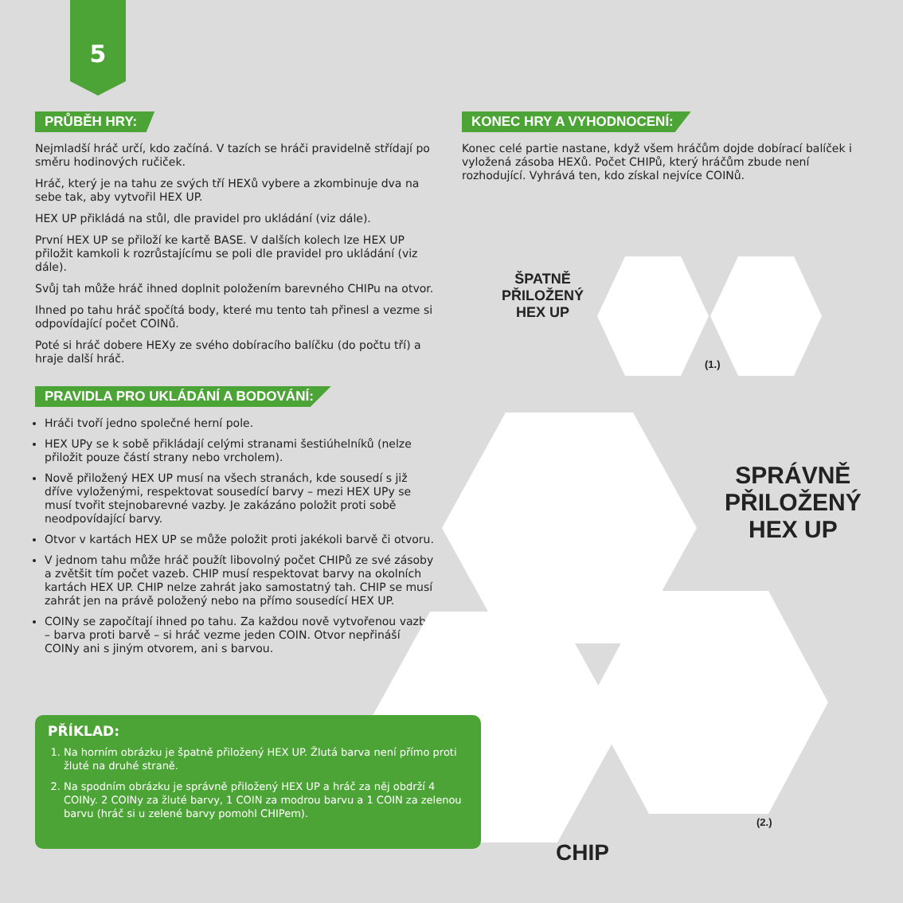5
PRŮBĚH HRY:
Nejmladší hráč určí, kdo začíná. V tazích se hráči pravidelně střídají po směru hodinových ručiček.
Hráč, který je na tahu ze svých tří HEXů vybere a zkombinuje dva na sebe tak, aby vytvořil HEX UP.
HEX UP přikládá na stůl, dle pravidel pro ukládání (viz dále).
První HEX UP se přiloží ke kartě BASE. V dalších kolech lze HEX UP přiložit kamkoli k rozrůstajícímu se poli dle pravidel pro ukládání (viz dále).
Svůj tah může hráč ihned doplnit položením barevného CHIPu na otvor.
Ihned po tahu hráč spočítá body, které mu tento tah přinesl a vezme si odpovídající počet COINů.
Poté si hráč dobere HEXy ze svého dobíracího balíčku (do počtu tří) a hraje další hráč.
PRAVIDLA PRO UKLÁDÁNÍ A BODOVÁNÍ:
Hráči tvoří jedno společné herní pole.
HEX UPy se k sobě přikládají celými stranami šestiúhelníků (nelze přiložit pouze částí strany nebo vrcholem).
Nově přiložený HEX UP musí na všech stranách, kde sousedí s již dříve vyloženými, respektovat sousedící barvy – mezi HEX UPy se musí tvořit stejnobarevné vazby. Je zakázáno položit proti sobě neodpovídající barvy.
Otvor v kartách HEX UP se může položit proti jakékoli barvě či otvoru.
V jednom tahu může hráč použít libovolný počet CHIPů ze své zásoby a zvětšit tím počet vazeb. CHIP musí respektovat barvy na okolních kartách HEX UP. CHIP nelze zahrát jako samostatný tah. CHIP se musí zahrát jen na právě položený nebo na přímo sousedící HEX UP.
COINy se započítají ihned po tahu. Za každou nově vytvořenou vazbu – barva proti barvě – si hráč vezme jeden COIN. Otvor nepřináší COINy ani s jiným otvorem, ani s barvou.
KONEC HRY A VYHODNOCENÍ:
Konec celé partie nastane, když všem hráčům dojde dobírací balíček i vyložená zásoba HEXů. Počet CHIPů, který hráčům zbude není rozhodující. Vyhrává ten, kdo získal nejvíce COINů.
ŠPATNĚ
PŘILOŽENÝ
HEX UP
(1.)
SPRÁVNĚ
PŘILOŽENÝ
HEX UP
(2.)
CHIP
PŘÍKLAD:
1. Na horním obrázku je špatně přiložený HEX UP. Žlutá barva není přímo proti žluté na druhé straně.
2. Na spodním obrázku je správně přiložený HEX UP a hráč za něj obdrží 4 COINy. 2 COINy za žluté barvy, 1 COIN za modrou barvu a 1 COIN za zelenou barvu (hráč si u zelené barvy pomohl CHIPem).